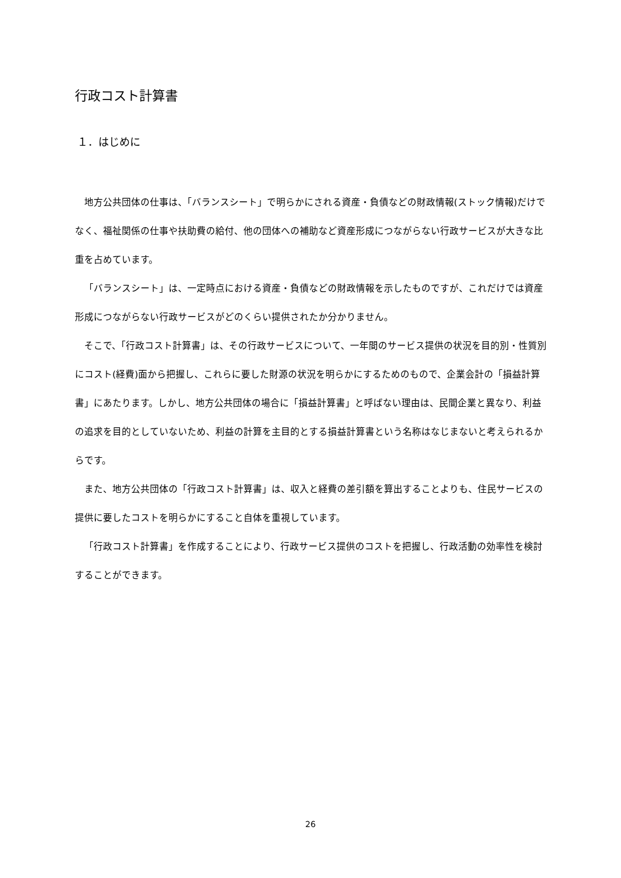行政コスト計算書
１．はじめに
地方公共団体の仕事は、「バランスシート」で明らかにされる資産・負債などの財政情報(ストック情報)だけでなく、福祉関係の仕事や扶助費の給付、他の団体への補助など資産形成につながらない行政サービスが大きな比重を占めています。
「バランスシート」は、一定時点における資産・負債などの財政情報を示したものですが、これだけでは資産形成につながらない行政サービスがどのくらい提供されたか分かりません。
そこで、「行政コスト計算書」は、その行政サービスについて、一年間のサービス提供の状況を目的別・性質別にコスト(経費)面から把握し、これらに要した財源の状況を明らかにするためのもので、企業会計の「損益計算書」にあたります。しかし、地方公共団体の場合に「損益計算書」と呼ばない理由は、民間企業と異なり、利益の追求を目的としていないため、利益の計算を主目的とする損益計算書という名称はなじまないと考えられるからです。
また、地方公共団体の「行政コスト計算書」は、収入と経費の差引額を算出することよりも、住民サービスの提供に要したコストを明らかにすること自体を重視しています。
「行政コスト計算書」を作成することにより、行政サービス提供のコストを把握し、行政活動の効率性を検討することができます。
26